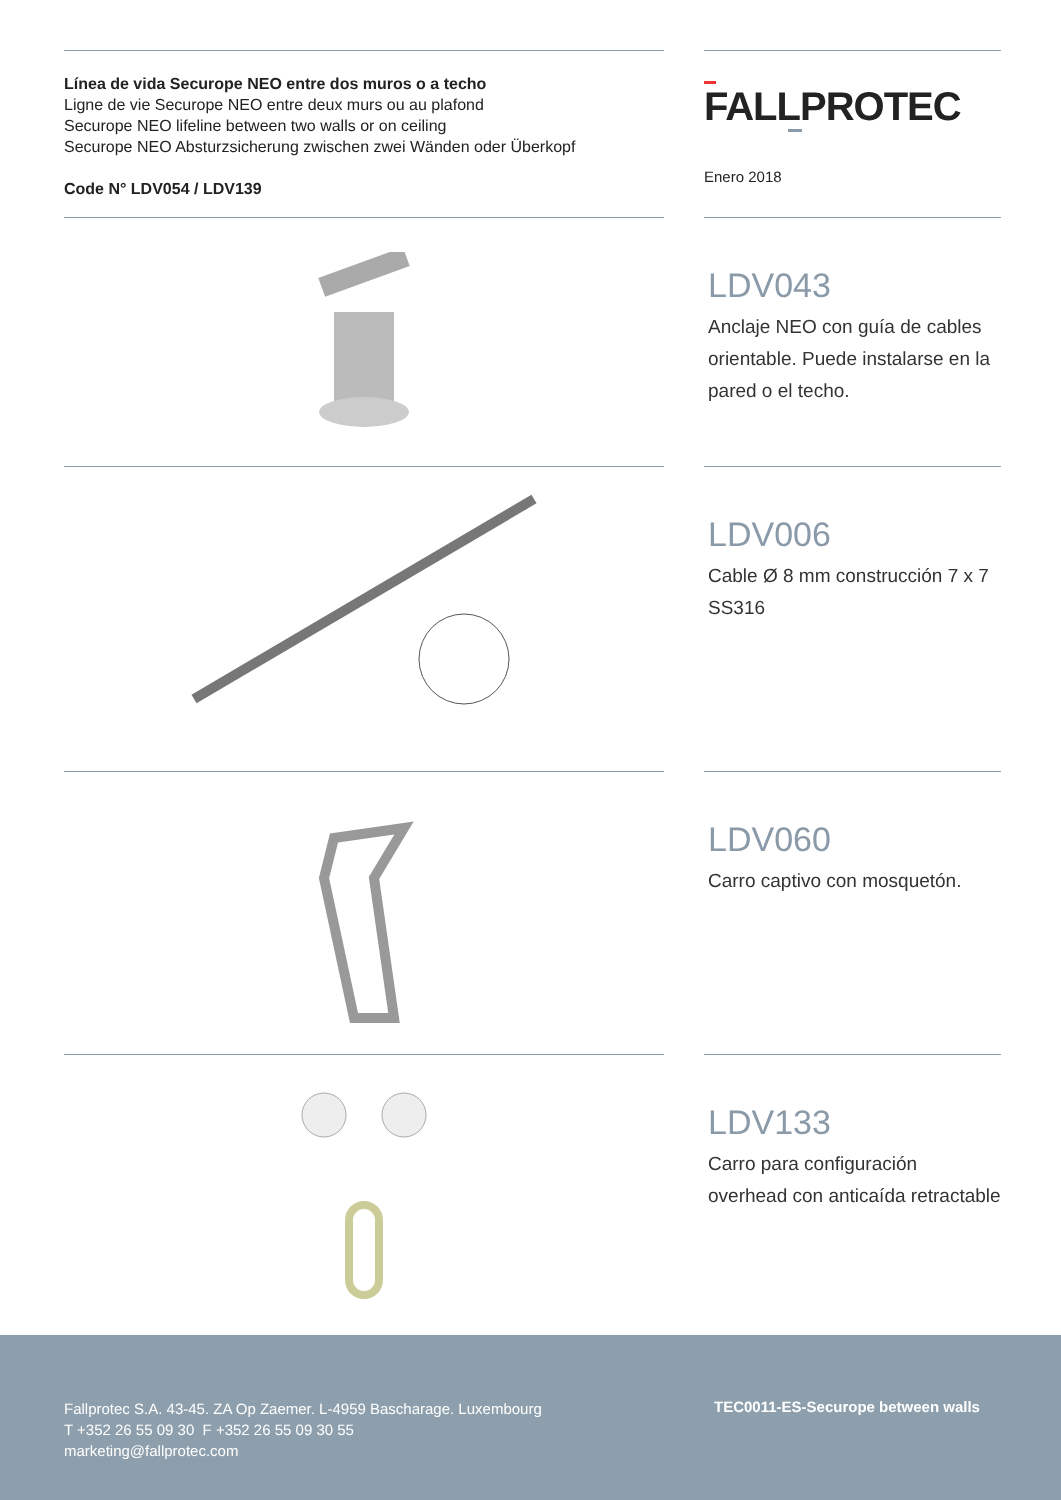Línea de vida Securope NEO entre dos muros o a techo
Ligne de vie Securope NEO entre deux murs ou au plafond
Securope NEO lifeline between two walls or on ceiling
Securope NEO Absturzsicherung zwischen zwei Wänden oder Überkopf
Code N° LDV054 / LDV139
FALLPROTEC
Enero 2018
LDV043
Anclaje NEO con guía de cables orientable. Puede instalarse en la pared o el techo.
LDV006
Cable Ø 8 mm construcción 7 x 7 SS316
LDV060
Carro captivo con mosquetón.
LDV133
Carro para configuración overhead con anticaída retractable
Fallprotec S.A. 43-45. ZA Op Zaemer. L-4959 Bascharage. Luxembourg
T +352 26 55 09 30 F +352 26 55 09 30 55
marketing@fallprotec.com
TEC0011-ES-Securope between walls